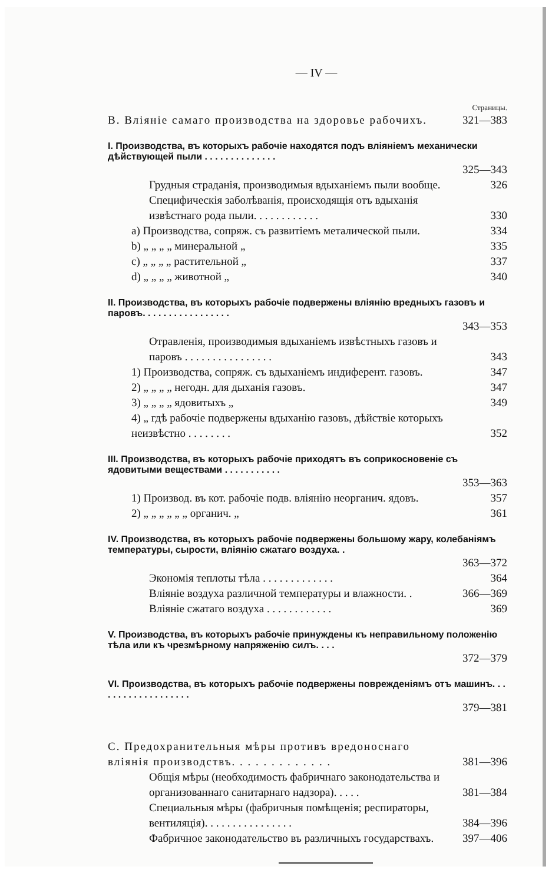— IV —
Страницы.
B. Вліяніе самаго производства на здоровье рабочихъ. 321—383
I. Производства, въ которыхъ рабочіе находятся подъ вліяніемъ механически дѣйствующей пыли . . . . . . . . . . . . . .
325—343
Грудныя страданія, производимыя вдыханіемъ пыли вообще. 326
Специфическія заболѣванія, происходящія отъ вдыханія извѣстнаго рода пыли. . . . . . . . . . . . 330
a) Производства, сопряж. съ развитіемъ металической пыли. 334
b) „ „ „ „ минеральной „ 335
c) „ „ „ „ растительной „ 337
d) „ „ „ „ животной „ 340
II. Производства, въ которыхъ рабочіе подвержены вліянію вредныхъ газовъ и паровъ. . . . . . . . . . . . . . . . .
343—353
Отравленія, производимыя вдыханіемъ извѣстныхъ газовъ и паровъ . . . . . . . . . . . . . . . . 343
1) Производства, сопряж. съ вдыханіемъ индиферент. газовъ. 347
2) „ „ „ „ негодн. для дыханія газовъ. 347
3) „ „ „ „ ядовитыхъ „ 349
4) „ гдѣ рабочіе подвержены вдыханію газовъ, дѣйствіе которыхъ неизвѣстно . . . . . . . . 352
III. Производства, въ которыхъ рабочіе приходятъ въ соприкосновеніе съ ядовитыми веществами . . . . . . . . . . .
353—363
1) Производ. въ кот. рабочіе подв. вліянію неорганич. ядовъ. 357
2) „ „ „ „ „ „ органич. „ 361
IV. Производства, въ которыхъ рабочіе подвержены большому жару, колебаніямъ температуры, сырости, вліянію сжатаго воздуха. .
363—372
Экономія теплоты тѣла . . . . . . . . . . . . . 364
Вліяніе воздуха различной температуры и влажности. . 366—369
Вліяніе сжатаго воздуха . . . . . . . . . . . . 369
V. Производства, въ которыхъ рабочіе принуждены къ неправильному положенію тѣла или къ чрезмѣрному напряженію силъ. . . .
372—379
VI. Производства, въ которыхъ рабочіе подвержены поврежденіямъ отъ машинъ. . . . . . . . . . . . . . . . . . .
379—381
C. Предохранительныя мѣры противъ вредоноснаго вліянія производствъ. . . . . . . . . . . . . 381—396
Общія мѣры (необходимость фабричнаго законодательства и организованнаго санитарнаго надзора). . . . . 381—384
Специальныя мѣры (фабричныя помѣщенія; респираторы, вентиляція). . . . . . . . . . . . . . . . 384—396
Фабричное законодательство въ различныхъ государствахъ. 397—406